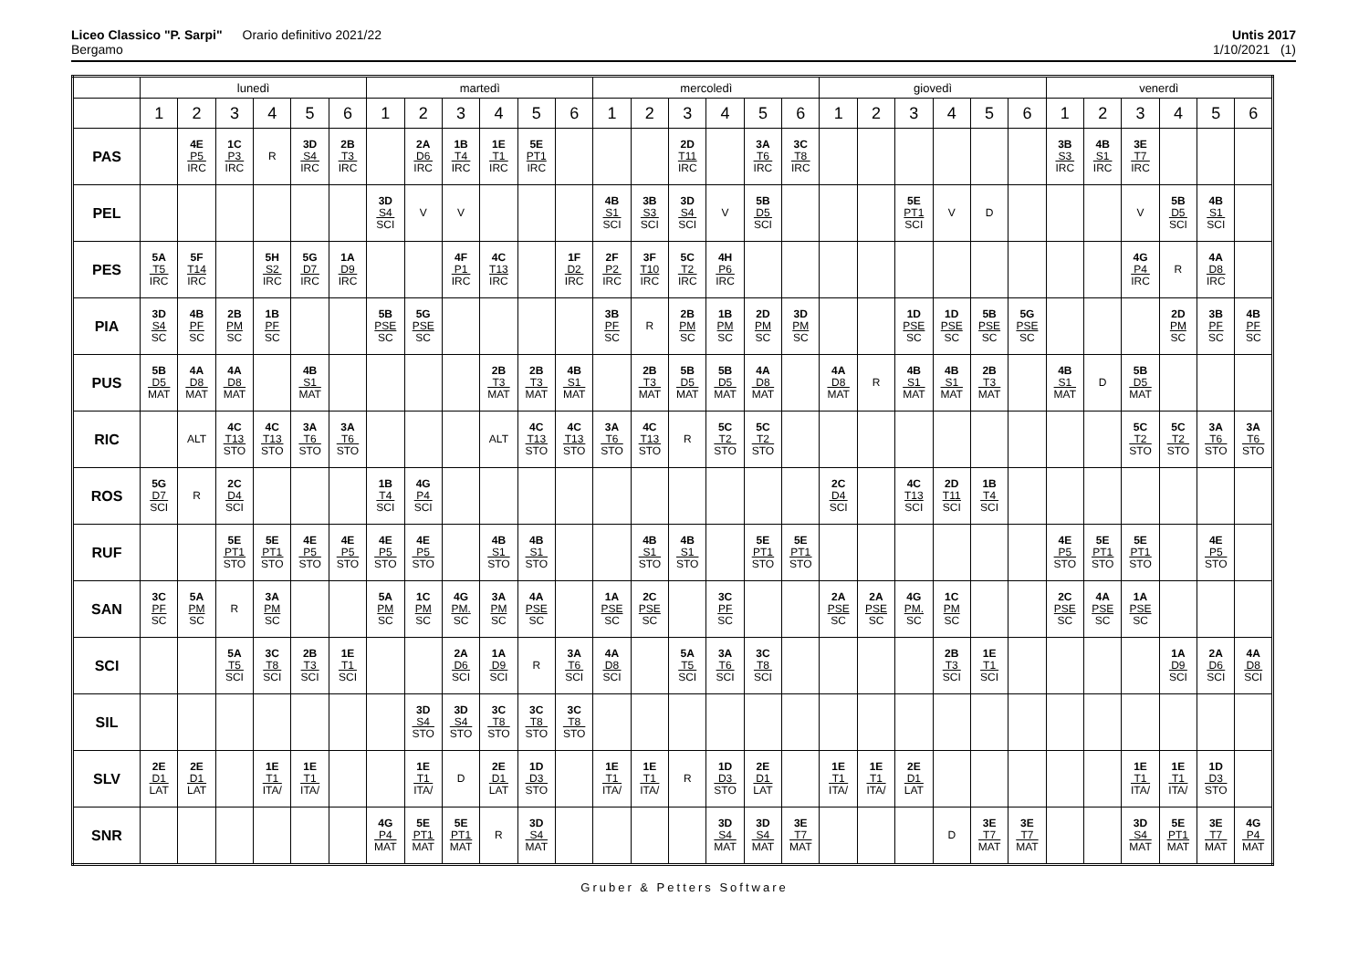Liceo Classico "P. Sarpi" Orario definitivo 2021/22
Bergamo
Untis 2017
1/10/2021 (1)
| | lunedì | | | | | | martedì | | | | | | mercoledì | | | | | | giovedì | | | | | | venerdì | | | | | |
| --- | --- | --- | --- | --- | --- | --- | --- | --- | --- | --- | --- | --- | --- | --- | --- | --- | --- | --- | --- | --- | --- | --- | --- | --- | --- | --- | --- | --- | --- | --- |
| | 1 | 2 | 3 | 4 | 5 | 6 | 1 | 2 | 3 | 4 | 5 | 6 | 1 | 2 | 3 | 4 | 5 | 6 | 1 | 2 | 3 | 4 | 5 | 6 | 1 | 2 | 3 | 4 | 5 | 6 |
| PAS | | 4E P5 IRC | 1C P3 IRC | R | 3D S4 IRC | 2B T3 IRC | | 2A D6 IRC | 1B T4 IRC | 1E T1 IRC | 5E PT1 IRC | | | | 2D T11 IRC | | 3A T6 IRC | 3C T8 IRC | | | | | | | 3B S3 IRC | 4B S1 IRC | 3E T7 IRC | | | |
| PEL | | | | | | | 3D S4 SCI | V | V | | | | 4B S1 SCI | 3B S3 SCI | 3D S4 SCI | V | 5B D5 SCI | | | | 5E PT1 SCI | V | D | | | | V | 5B D5 SCI | 4B S1 SCI | |
| PES | 5A T5 IRC | 5F T14 IRC | | 5H S2 IRC | 5G D7 IRC | 1A D9 IRC | | | 4F P1 IRC | 4C T13 IRC | | 1F D2 IRC | 2F P2 IRC | 3F T10 IRC | 5C T2 IRC | 4H P6 IRC | | | | | | | | | | | 4G P4 IRC | R | 4A D8 IRC | |
| PIA | 3D S4 SC | 4B PF SC | 2B PM SC | 1B PF SC | | | 5B PSE SC | 5G PSE SC | | | | | 3B PF SC | R | 2B PM SC | 1B PM SC | 2D PM SC | 3D PM SC | | | 1D PSE SC | 1D PSE SC | 5B PSE SC | 5G PSE SC | | | | 2D PM SC | 3B PF SC | 4B PF SC |
| PUS | 5B D5 MAT | 4A D8 MAT | 4A D8 MAT | | 4B S1 MAT | | | | | 2B T3 MAT | 2B T3 MAT | 4B S1 MAT | | 2B T3 MAT | 5B D5 MAT | 5B D5 MAT | 4A D8 MAT | | 4A D8 MAT | R | 4B S1 MAT | 4B S1 MAT | 2B T3 MAT | | 4B S1 MAT | D | 5B D5 MAT | | | |
| RIC | | ALT | 4C T13 STO | 4C T13 STO | 3A T6 STO | 3A T6 STO | | | | ALT | 4C T13 STO | 4C T13 STO | 3A T6 STO | 4C T13 STO | R | 5C T2 STO | 5C T2 STO | | | | | | | | | | 5C T2 STO | 5C T2 STO | 3A T6 STO | 3A T6 STO |
| ROS | 5G D7 SCI | R | 2C D4 SCI | | | | 1B T4 SCI | 4G P4 SCI | | | | | | | | | | | 2C D4 SCI | | 4C T13 SCI | 2D T11 SCI | 1B T4 SCI | | | | | | | |
| RUF | | | 5E PT1 STO | 5E PT1 STO | 4E P5 STO | 4E P5 STO | 4E P5 STO | 4E P5 STO | | 4B S1 STO | 4B S1 STO | | | 4B S1 STO | 4B S1 STO | | 5E PT1 STO | 5E PT1 STO | | | | | | | 4E P5 STO | 5E PT1 STO | 5E PT1 STO | | 4E P5 STO | |
| SAN | 3C PF SC | 5A PM SC | R | 3A PM SC | | | 5A PM SC | 1C PM SC | 4G PM. SC | 3A PM SC | 4A PSE SC | | 1A PSE SC | 2C PSE SC | | 3C PF SC | | | 2A PSE SC | 2A PSE SC | 4G PM. SC | 1C PM SC | | | 2C PSE SC | 4A PSE SC | 1A PSE SC | | | |
| SCI | | | 5A T5 SCI | 3C T8 SCI | 2B T3 SCI | 1E T1 SCI | | | 2A D6 SCI | 1A D9 SCI | R | 3A T6 SCI | 4A D8 SCI | | 5A T5 SCI | 3A T6 SCI | 3C T8 SCI | | | | | 2B T3 SCI | 1E T1 SCI | | | | | 1A D9 SCI | 2A D6 SCI | 4A D8 SCI |
| SIL | | | | | | | | 3D S4 STO | 3D S4 STO | 3C T8 STO | 3C T8 STO | 3C T8 STO | | | | | | | | | | | | | | | | | | |
| SLV | 2E D1 LAT | 2E D1 LAT | | 1E T1 ITA/ | 1E T1 ITA/ | | | 1E T1 ITA/ | D | 2E D1 LAT | 1D D3 STO | | 1E T1 ITA/ | 1E T1 ITA/ | R | 1D D3 STO | 2E D1 LAT | | 1E T1 ITA/ | 1E T1 ITA/ | 2E D1 LAT | | | | | | 1E T1 ITA/ | 1E T1 ITA/ | 1D D3 STO | |
| SNR | | | | | | | 4G P4 MAT | 5E PT1 MAT | 5E PT1 MAT | R | 3D S4 MAT | | | | | 3D S4 MAT | 3D S4 MAT | 3E T7 MAT | | | | D | 3E T7 MAT | 3E T7 MAT | | | 3D S4 MAT | 5E PT1 MAT | 3E T7 MAT | 4G P4 MAT |
Gruber & Petters Software